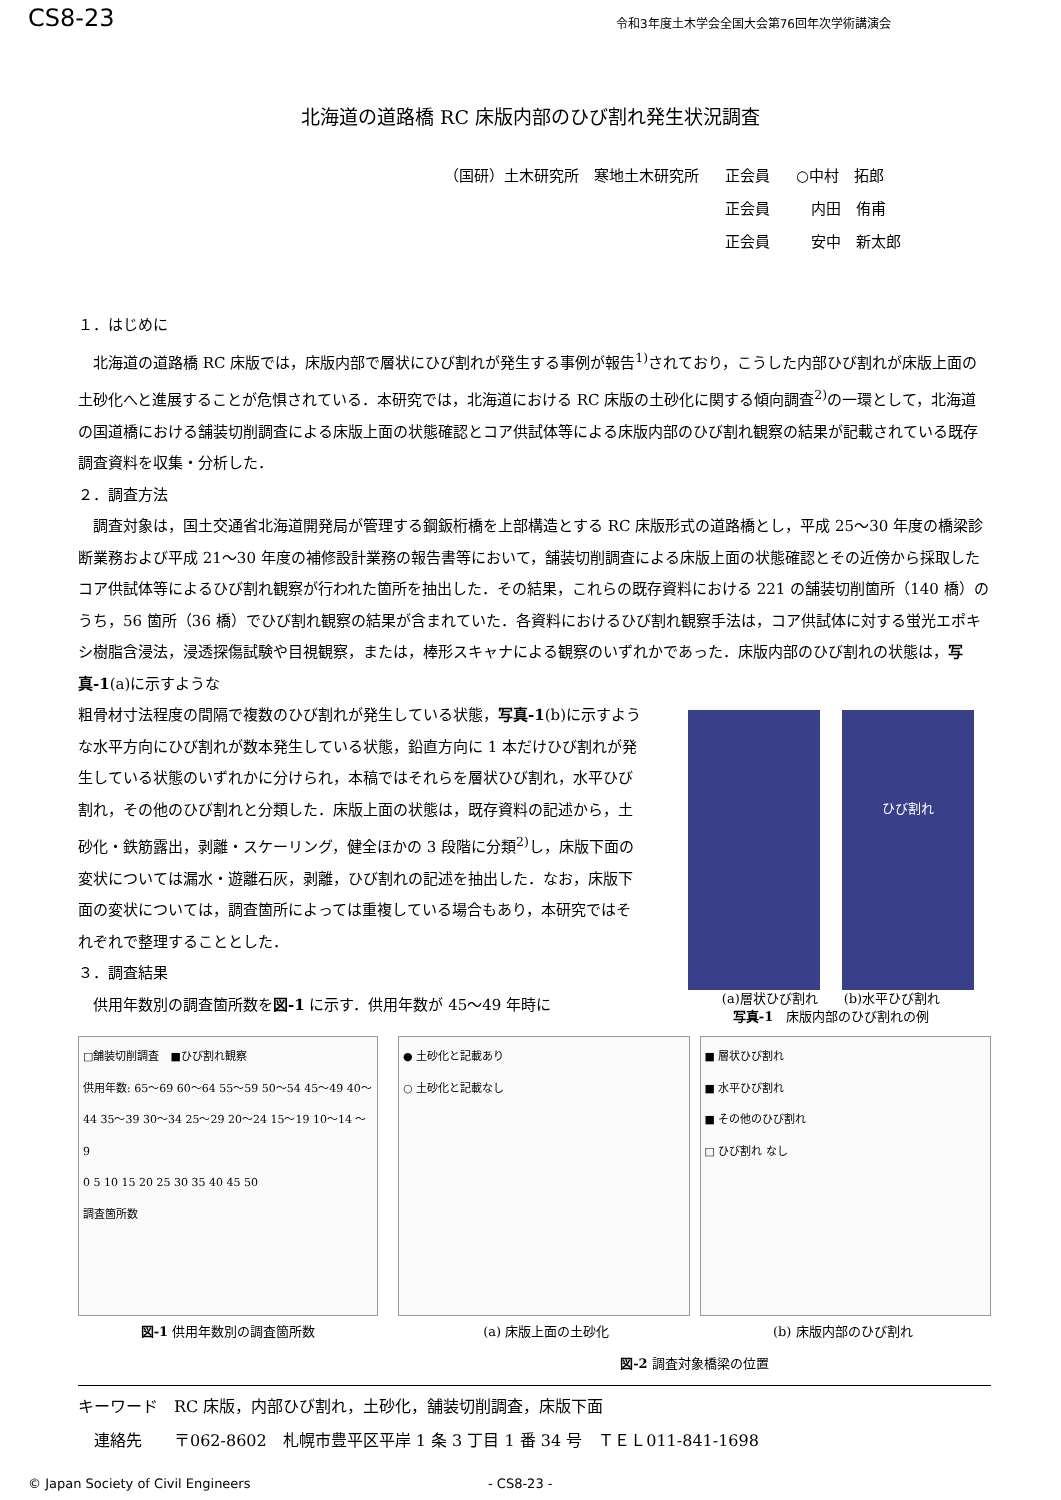CS8-23 令和3年度土木学会全国大会第76回年次学術講演会
北海道の道路橋 RC 床版内部のひび割れ発生状況調査
| （国研）土木研究所 寒地土木研究所 | 正会員 | ○中村 拓郎 |
| | 正会員 | 内田 侑甫 |
| | 正会員 | 安中 新太郎 |
１．はじめに
北海道の道路橋 RC 床版では，床版内部で層状にひび割れが発生する事例が報告<sup>1)</sup>されており，こうした内部ひび割れが床版上面の土砂化へと進展することが危惧されている．本研究では，北海道における RC 床版の土砂化に関する傾向調査<sup>2)</sup>の一環として，北海道の国道橋における舗装切削調査による床版上面の状態確認とコア供試体等による床版内部のひび割れ観察の結果が記載されている既存調査資料を収集・分析した．
２．調査方法
調査対象は，国土交通省北海道開発局が管理する鋼鈑桁橋を上部構造とする RC 床版形式の道路橋とし，平成 25～30 年度の橋梁診断業務および平成 21～30 年度の補修設計業務の報告書等において，舗装切削調査による床版上面の状態確認とその近傍から採取したコア供試体等によるひび割れ観察が行われた箇所を抽出した．その結果，これらの既存資料における 221 の舗装切削箇所（140 橋）のうち，56 箇所（36 橋）でひび割れ観察の結果が含まれていた．各資料におけるひび割れ観察手法は，コア供試体に対する蛍光エポキシ樹脂含浸法，浸透探傷試験や目視観察，または，棒形スキャナによる観察のいずれかであった．床版内部のひび割れの状態は，写真-1(a)に示すような
粗骨材寸法程度の間隔で複数のひび割れが発生している状態，写真-1(b)に示すような水平方向にひび割れが数本発生している状態，鉛直方向に 1 本だけひび割れが発生している状態のいずれかに分けられ，本稿ではそれらを層状ひび割れ，水平ひび割れ，その他のひび割れと分類した．床版上面の状態は，既存資料の記述から，土砂化・鉄筋露出，剥離・スケーリング，健全ほかの 3 段階に分類<sup>2)</sup>し，床版下面の変状については漏水・遊離石灰，剥離，ひび割れの記述を抽出した．なお，床版下面の変状については，調査箇所によっては重複している場合もあり，本研究ではそれぞれで整理することとした．
３．調査結果
供用年数別の調査箇所数を図-1 に示す．供用年数が 45～49 年時に
ひび割れ
(a)層状ひび割れ　　(b)水平ひび割れ
写真-1　床版内部のひび割れの例
□舗装切削調査　■ひび割れ観察
供用年数: 65～69 60～64 55～59 50～54 45～49 40～44 35～39 30～34 25～29 20～24 15～19 10～14 ～9
0 5 10 15 20 25 30 35 40 45 50
調査箇所数
図-1 供用年数別の調査箇所数
● 土砂化と記載あり
○ 土砂化と記載なし
■ 層状ひび割れ
■ 水平ひび割れ
■ その他のひび割れ
□ ひび割れ なし
(a) 床版上面の土砂化 (b) 床版内部のひび割れ
図-2 調査対象橋梁の位置
キーワード　RC 床版，内部ひび割れ，土砂化，舗装切削調査，床版下面
　連絡先　　〒062-8602　札幌市豊平区平岸 1 条 3 丁目 1 番 34 号　ＴＥＬ011-841-1698
© Japan Society of Civil Engineers - CS8-23 -